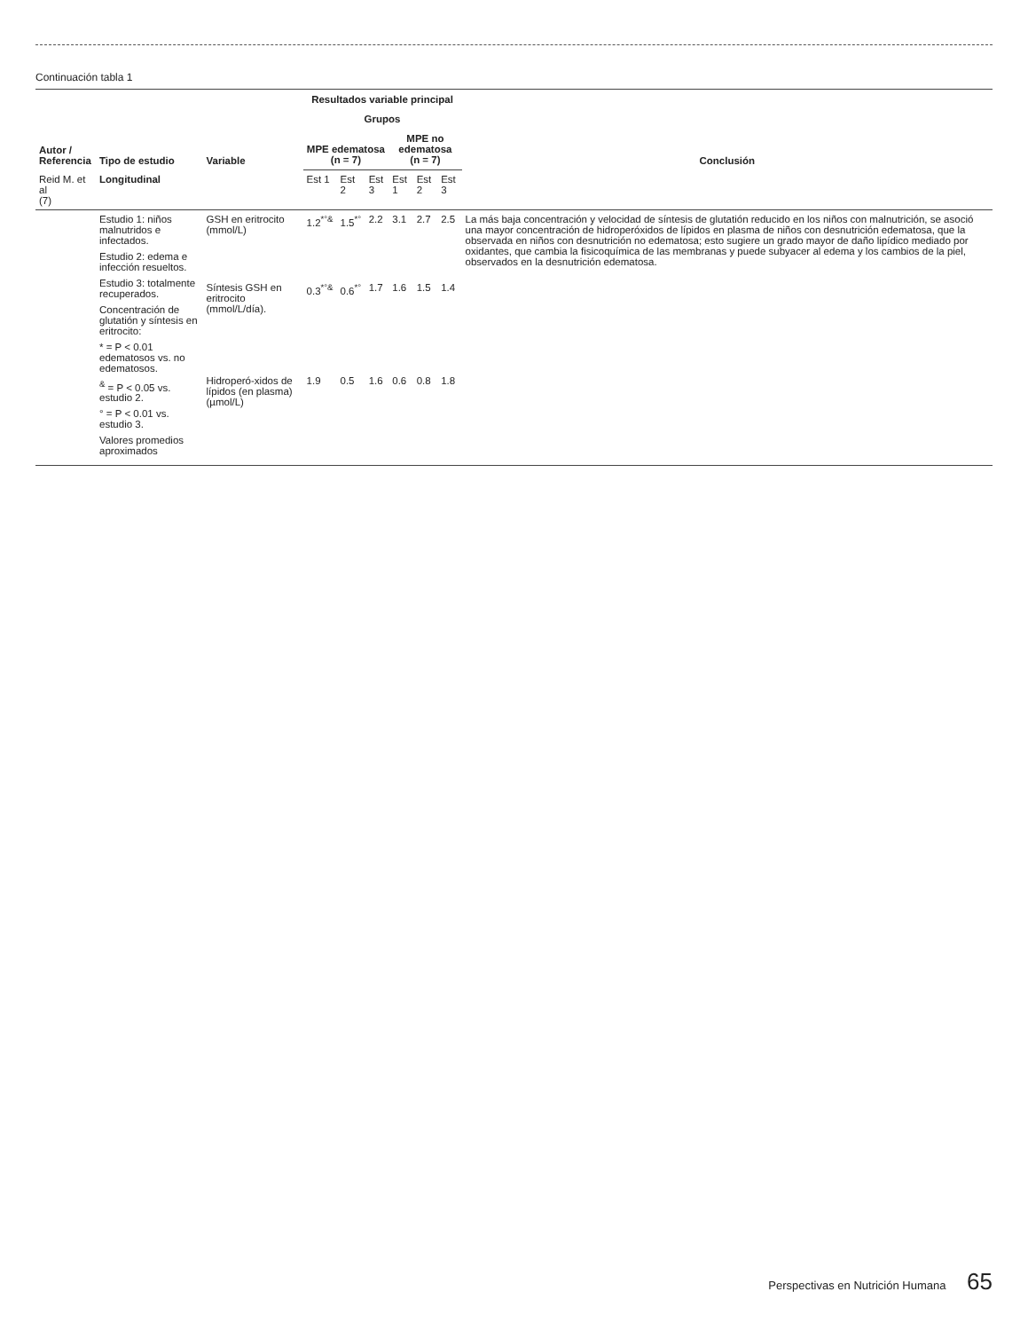Continuación tabla 1
| Autor / Referencia | Tipo de estudio | Variable | Resultados variable principal | | | | | | Conclusión |
| --- | --- | --- | --- | --- | --- | --- | --- | --- | --- |
| | | | Grupos | | | | | | |
| | | | MPE edematosa (n = 7) | | | MPE no edematosa (n = 7) | | | |
| Reid M. et al (7) | Longitudinal | | Est 1 | Est 2 | Est 3 | Est 1 | Est 2 | Est 3 | |
| | Estudio 1: niños malnutridos e infectados. Estudio 2: edema e infección resueltos. Estudio 3: totalmente recuperados. Concentración de glutatión y síntesis en eritrocito: * = P < 0.01 edematosos vs. no edematosos. <sup>&</sup> = P < 0.05 vs. estudio 2. ° = P < 0.01 vs. estudio 3. Valores promedios aproximados | GSH en eritrocito (mmol/L) | 1.2<sup>*°&</sup> | 1.5<sup>*°</sup> | 2.2 | 3.1 | 2.7 | 2.5 | La más baja concentración y velocidad de síntesis de glutatión reducido en los niños con malnutrición, se asoció una mayor concentración de hidroperóxidos de lípidos en plasma de niños con desnutrición edematosa, que la observada en niños con desnutrición no edematosa; esto sugiere un grado mayor de daño lipídico mediado por oxidantes, que cambia la fisicoquímica de las membranas y puede subyacer al edema y los cambios de la piel, observados en la desnutrición edematosa. |
| | | Síntesis GSH en eritrocito (mmol/L/día). | 0.3<sup>*°&</sup> | 0.6<sup>*°</sup> | 1.7 | 1.6 | 1.5 | 1.4 | |
| | | Hidroperó-xidos de lípidos (en plasma) (µmol/L) | 1.9 | 0.5 | 1.6 | 0.6 | 0.8 | 1.8 | |
Perspectivas en Nutrición Humana 65